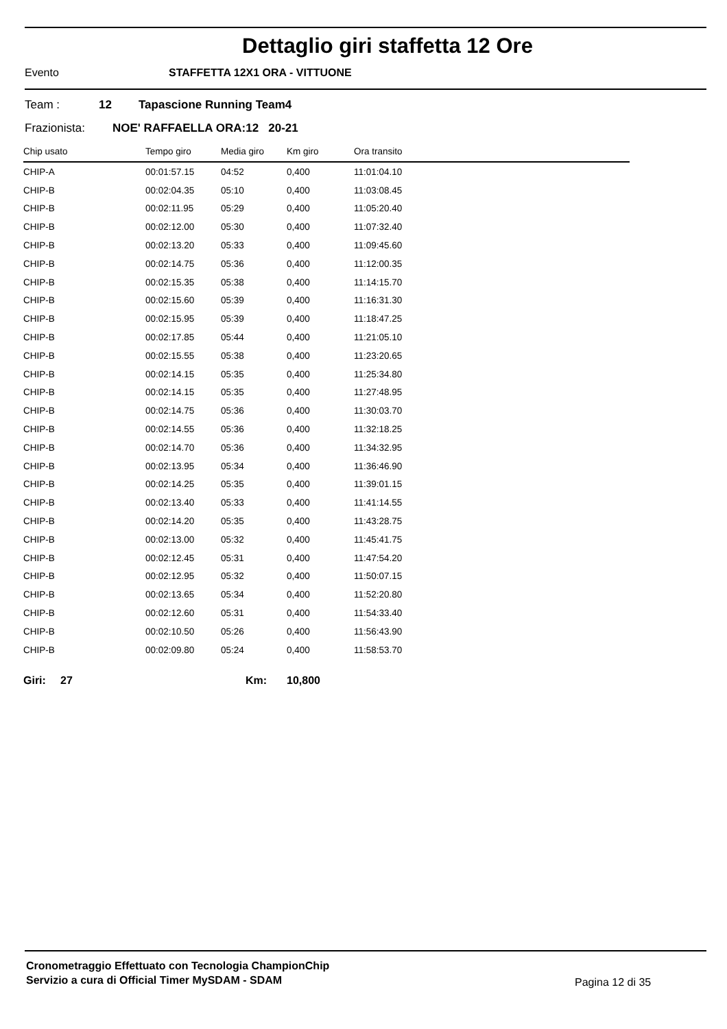Dettaglio giri staffetta 12 Ore
Evento STAFFETTA 12X1 ORA - VITTUONE
Team : 12 Tapascione Running Team4
Frazionista: NOE' RAFFAELLA ORA:12 20-21
| Chip usato | Tempo giro | Media giro | Km giro | Ora transito |
| --- | --- | --- | --- | --- |
| CHIP-A | 00:01:57.15 | 04:52 | 0,400 | 11:01:04.10 |
| CHIP-B | 00:02:04.35 | 05:10 | 0,400 | 11:03:08.45 |
| CHIP-B | 00:02:11.95 | 05:29 | 0,400 | 11:05:20.40 |
| CHIP-B | 00:02:12.00 | 05:30 | 0,400 | 11:07:32.40 |
| CHIP-B | 00:02:13.20 | 05:33 | 0,400 | 11:09:45.60 |
| CHIP-B | 00:02:14.75 | 05:36 | 0,400 | 11:12:00.35 |
| CHIP-B | 00:02:15.35 | 05:38 | 0,400 | 11:14:15.70 |
| CHIP-B | 00:02:15.60 | 05:39 | 0,400 | 11:16:31.30 |
| CHIP-B | 00:02:15.95 | 05:39 | 0,400 | 11:18:47.25 |
| CHIP-B | 00:02:17.85 | 05:44 | 0,400 | 11:21:05.10 |
| CHIP-B | 00:02:15.55 | 05:38 | 0,400 | 11:23:20.65 |
| CHIP-B | 00:02:14.15 | 05:35 | 0,400 | 11:25:34.80 |
| CHIP-B | 00:02:14.15 | 05:35 | 0,400 | 11:27:48.95 |
| CHIP-B | 00:02:14.75 | 05:36 | 0,400 | 11:30:03.70 |
| CHIP-B | 00:02:14.55 | 05:36 | 0,400 | 11:32:18.25 |
| CHIP-B | 00:02:14.70 | 05:36 | 0,400 | 11:34:32.95 |
| CHIP-B | 00:02:13.95 | 05:34 | 0,400 | 11:36:46.90 |
| CHIP-B | 00:02:14.25 | 05:35 | 0,400 | 11:39:01.15 |
| CHIP-B | 00:02:13.40 | 05:33 | 0,400 | 11:41:14.55 |
| CHIP-B | 00:02:14.20 | 05:35 | 0,400 | 11:43:28.75 |
| CHIP-B | 00:02:13.00 | 05:32 | 0,400 | 11:45:41.75 |
| CHIP-B | 00:02:12.45 | 05:31 | 0,400 | 11:47:54.20 |
| CHIP-B | 00:02:12.95 | 05:32 | 0,400 | 11:50:07.15 |
| CHIP-B | 00:02:13.65 | 05:34 | 0,400 | 11:52:20.80 |
| CHIP-B | 00:02:12.60 | 05:31 | 0,400 | 11:54:33.40 |
| CHIP-B | 00:02:10.50 | 05:26 | 0,400 | 11:56:43.90 |
| CHIP-B | 00:02:09.80 | 05:24 | 0,400 | 11:58:53.70 |
Giri: 27 Km: 10,800
Cronometraggio Effettuato con Tecnologia ChampionChip
Servizio a cura di Official Timer MySDAM - SDAM
Pagina 12 di 35